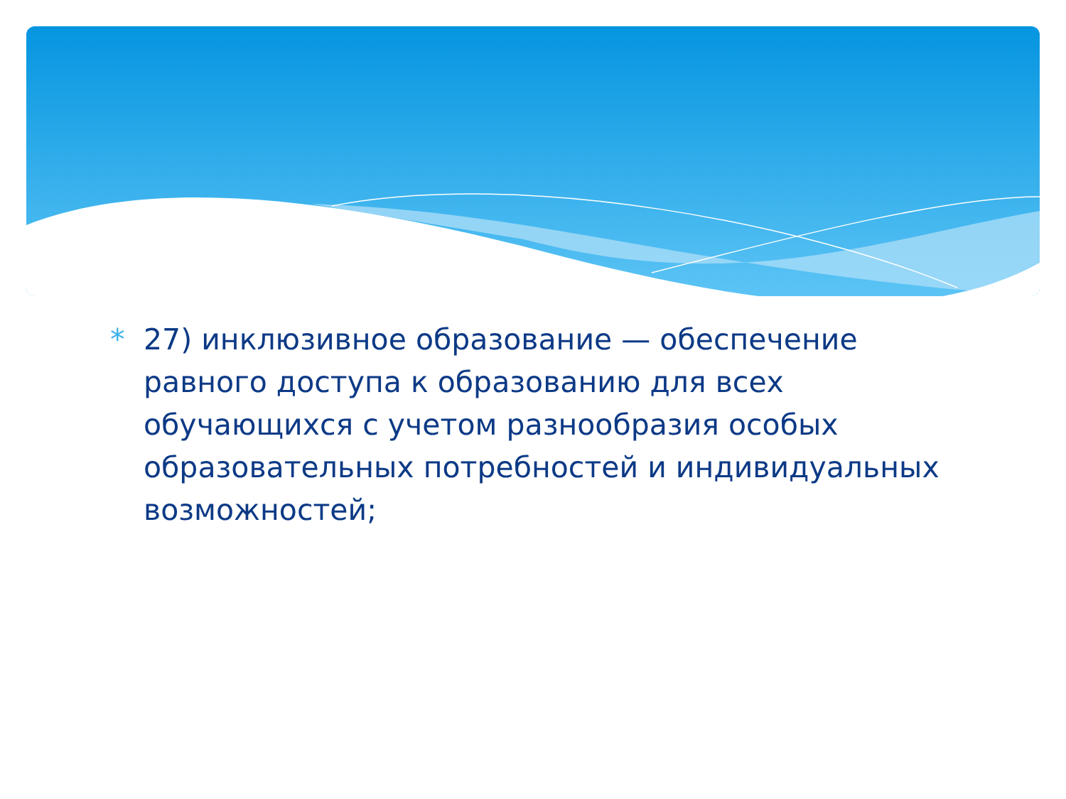* 27) инклюзивное образование — обеспечение равного доступа к образованию для всех обучающихся с учетом разнообразия особых образовательных потребностей и индивидуальных возможностей;